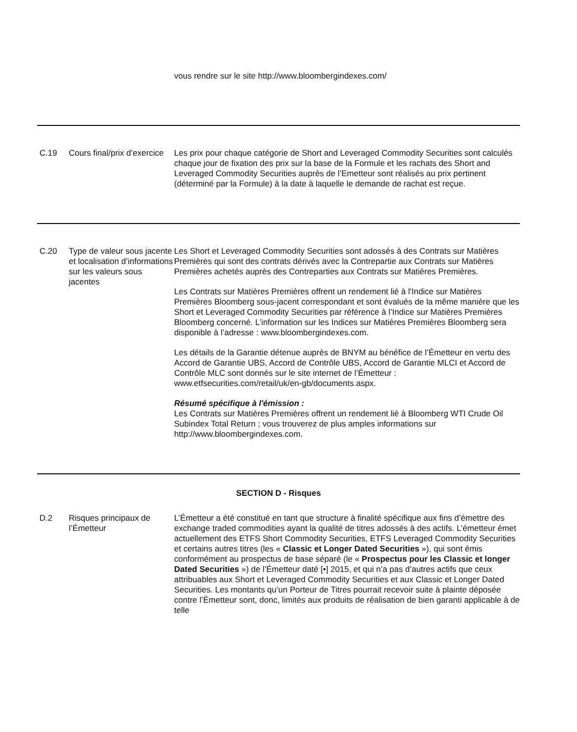| | | vous rendre sur le site http://www.bloombergindexes.com/ |
| C.19 | Cours final/prix d’exercice | Les prix pour chaque catégorie de Short and Leveraged Commodity Securities sont calculés chaque jour de fixation des prix sur la base de la Formule et les rachats des Short and Leveraged Commodity Securities auprès de l’Emetteur sont réalisés au prix pertinent (déterminé par la Formule) à la date à laquelle le demande de rachat est reçue. |
| C.20 | Type de valeur sous jacente et localisation d’informations sur les valeurs sous jacentes | Les Short et Leveraged Commodity Securities sont adossés à des Contrats sur Matières Premières qui sont des contrats dérivés avec la Contrepartie aux Contrats sur Matières Premières achetés auprès des Contreparties aux Contrats sur Matières Premières. Les Contrats sur Matières Premières offrent un rendement lié à l'Indice sur Matières Premières Bloomberg sous-jacent correspondant et sont évalués de la même manière que les Short et Leveraged Commodity Securities par référence à l’Indice sur Matières Premières Bloomberg concerné. L’information sur les Indices sur Matières Premières Bloomberg sera disponible à l’adresse : www.bloombergindexes.com. Les détails de la Garantie détenue auprès de BNYM au bénéfice de l’Émetteur en vertu des Accord de Garantie UBS, Accord de Contrôle UBS, Accord de Garantie MLCI et Accord de Contrôle MLC sont donnés sur le site internet de l’Émetteur : www.etfsecurities.com/retail/uk/en-gb/documents.aspx. Résumé spécifique à l'émission : Les Contrats sur Matières Premières offrent un rendement lié à Bloomberg WTI Crude Oil Subindex Total Return ; vous trouverez de plus amples informations sur http://www.bloombergindexes.com. |
| SECTION D - Risques | | |
| D.2 | Risques principaux de l’Émetteur | L’Émetteur a été constitué en tant que structure à finalité spécifique aux fins d’émettre des exchange traded commodities ayant la qualité de titres adossés à des actifs. L’émetteur émet actuellement des ETFS Short Commodity Securities, ETFS Leveraged Commodity Securities et certains autres titres (les « Classic et Longer Dated Securities »), qui sont émis conformément au prospectus de base séparé (le « Prospectus pour les Classic et longer Dated Securities ») de l’Émetteur daté [•] 2015, et qui n’a pas d’autres actifs que ceux attribuables aux Short et Leveraged Commodity Securities et aux Classic et Longer Dated Securities. Les montants qu’un Porteur de Titres pourrait recevoir suite à plainte déposée contre l’Émetteur sont, donc, limités aux produits de réalisation de bien garanti applicable à de telle |